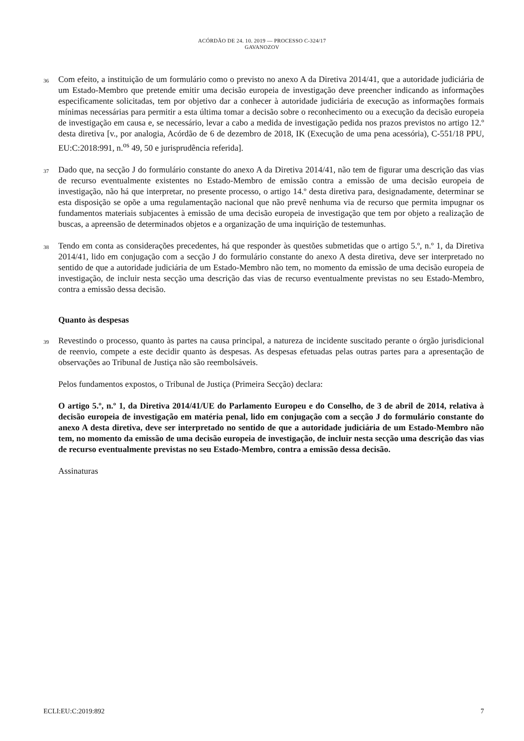ACÓRDÃO DE 24. 10. 2019 — PROCESSO C-324/17
GAVANOZOV
36
Com efeito, a instituição de um formulário como o previsto no anexo A da Diretiva 2014/41, que a autoridade judiciária de um Estado-Membro que pretende emitir uma decisão europeia de investigação deve preencher indicando as informações especificamente solicitadas, tem por objetivo dar a conhecer à autoridade judiciária de execução as informações formais mínimas necessárias para permitir a esta última tomar a decisão sobre o reconhecimento ou a execução da decisão europeia de investigação em causa e, se necessário, levar a cabo a medida de investigação pedida nos prazos previstos no artigo 12.º desta diretiva [v., por analogia, Acórdão de 6 de dezembro de 2018, IK (Execução de uma pena acessória), C-551/18 PPU, EU:C:2018:991, n.<sup>os</sup> 49, 50 e jurisprudência referida].
37
Dado que, na secção J do formulário constante do anexo A da Diretiva 2014/41, não tem de figurar uma descrição das vias de recurso eventualmente existentes no Estado-Membro de emissão contra a emissão de uma decisão europeia de investigação, não há que interpretar, no presente processo, o artigo 14.º desta diretiva para, designadamente, determinar se esta disposição se opõe a uma regulamentação nacional que não prevê nenhuma via de recurso que permita impugnar os fundamentos materiais subjacentes à emissão de uma decisão europeia de investigação que tem por objeto a realização de buscas, a apreensão de determinados objetos e a organização de uma inquirição de testemunhas.
38
Tendo em conta as considerações precedentes, há que responder às questões submetidas que o artigo 5.º, n.º 1, da Diretiva 2014/41, lido em conjugação com a secção J do formulário constante do anexo A desta diretiva, deve ser interpretado no sentido de que a autoridade judiciária de um Estado-Membro não tem, no momento da emissão de uma decisão europeia de investigação, de incluir nesta secção uma descrição das vias de recurso eventualmente previstas no seu Estado-Membro, contra a emissão dessa decisão.
Quanto às despesas
39
Revestindo o processo, quanto às partes na causa principal, a natureza de incidente suscitado perante o órgão jurisdicional de reenvio, compete a este decidir quanto às despesas. As despesas efetuadas pelas outras partes para a apresentação de observações ao Tribunal de Justiça não são reembolsáveis.
Pelos fundamentos expostos, o Tribunal de Justiça (Primeira Secção) declara:
O artigo 5.º, n.º 1, da Diretiva 2014/41/UE do Parlamento Europeu e do Conselho, de 3 de abril de 2014, relativa à decisão europeia de investigação em matéria penal, lido em conjugação com a secção J do formulário constante do anexo A desta diretiva, deve ser interpretado no sentido de que a autoridade judiciária de um Estado-Membro não tem, no momento da emissão de uma decisão europeia de investigação, de incluir nesta secção uma descrição das vias de recurso eventualmente previstas no seu Estado-Membro, contra a emissão dessa decisão.
Assinaturas
ECLI:EU:C:2019:892 7